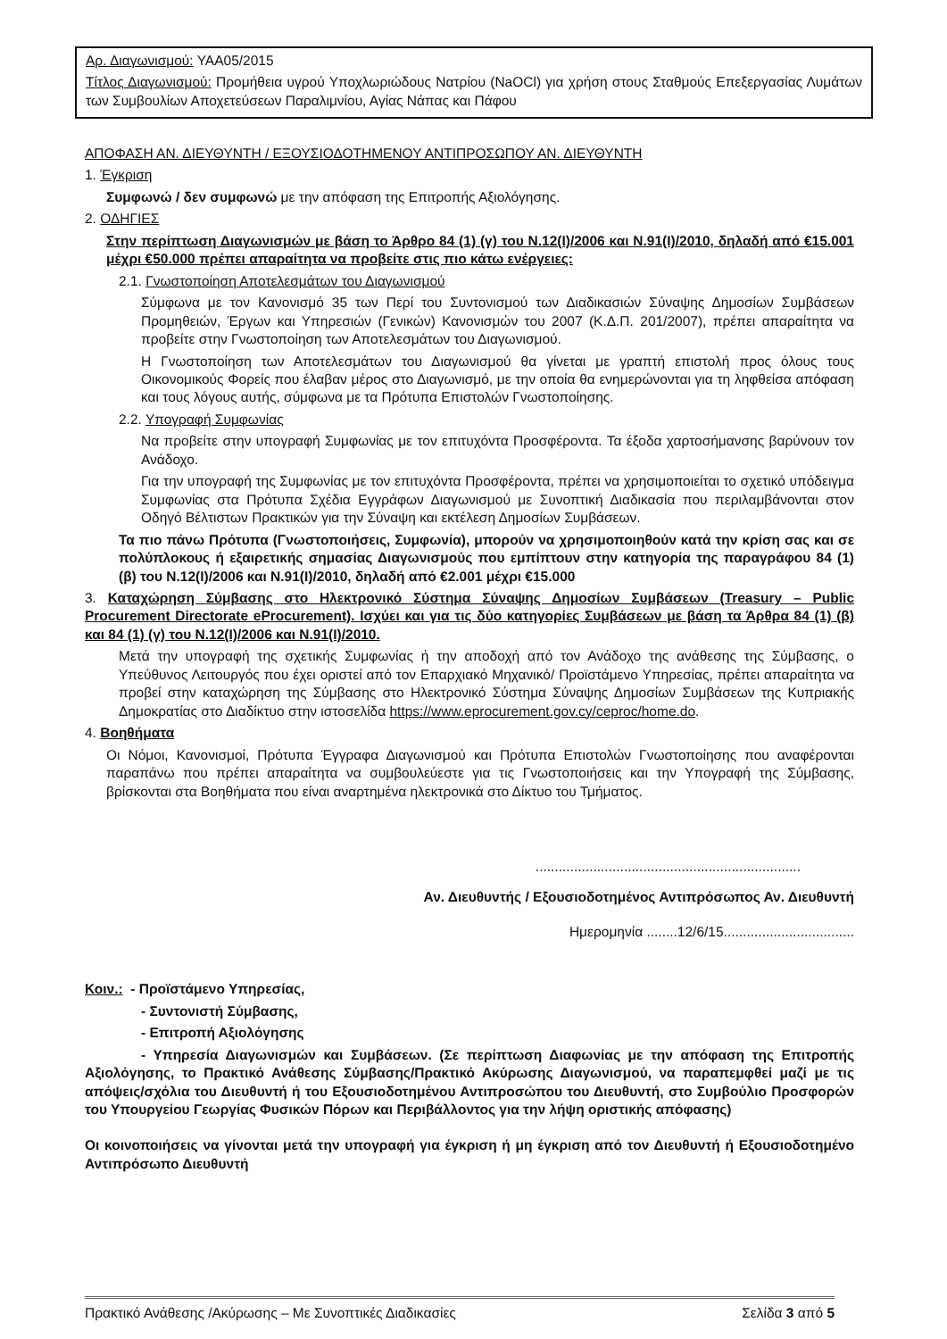Αρ. Διαγωνισμού: ΥΑΑ05/2015
Τίτλος Διαγωνισμού: Προμήθεια υγρού Υποχλωριώδους Νατρίου (NaOCl) για χρήση στους Σταθμούς Επεξεργασίας Λυμάτων των Συμβουλίων Αποχετεύσεων Παραλιμνίου, Αγίας Νάπας και Πάφου
ΑΠΟΦΑΣΗ ΑΝ. ΔΙΕΥΘΥΝΤΗ / ΕΞΟΥΣΙΟΔΟΤΗΜΕΝΟΥ ΑΝΤΙΠΡΟΣΩΠΟΥ ΑΝ. ΔΙΕΥΘΥΝΤΗ
1. Έγκριση
Συμφωνώ / δεν συμφωνώ με την απόφαση της Επιτροπής Αξιολόγησης.
2. ΟΔΗΓΙΕΣ
Στην περίπτωση Διαγωνισμών με βάση το Άρθρο 84 (1) (γ) του Ν.12(Ι)/2006 και Ν.91(Ι)/2010, δηλαδή από €15.001 μέχρι €50.000 πρέπει απαραίτητα να προβείτε στις πιο κάτω ενέργειες:
2.1. Γνωστοποίηση Αποτελεσμάτων του Διαγωνισμού
Σύμφωνα με τον Κανονισμό 35 των Περί του Συντονισμού των Διαδικασιών Σύναψης Δημοσίων Συμβάσεων Προμηθειών, Έργων και Υπηρεσιών (Γενικών) Κανονισμών του 2007 (Κ.Δ.Π. 201/2007), πρέπει απαραίτητα να προβείτε στην Γνωστοποίηση των Αποτελεσμάτων του Διαγωνισμού.
Η Γνωστοποίηση των Αποτελεσμάτων του Διαγωνισμού θα γίνεται με γραπτή επιστολή προς όλους τους Οικονομικούς Φορείς που έλαβαν μέρος στο Διαγωνισμό, με την οποία θα ενημερώνονται για τη ληφθείσα απόφαση και τους λόγους αυτής, σύμφωνα με τα Πρότυπα Επιστολών Γνωστοποίησης.
2.2. Υπογραφή Συμφωνίας
Να προβείτε στην υπογραφή Συμφωνίας με τον επιτυχόντα Προσφέροντα. Τα έξοδα χαρτοσήμανσης βαρύνουν τον Ανάδοχο.
Για την υπογραφή της Συμφωνίας με τον επιτυχόντα Προσφέροντα, πρέπει να χρησιμοποιείται το σχετικό υπόδειγμα Συμφωνίας στα Πρότυπα Σχέδια Εγγράφων Διαγωνισμού με Συνοπτική Διαδικασία που περιλαμβάνονται στον Οδηγό Βέλτιστων Πρακτικών για την Σύναψη και εκτέλεση Δημοσίων Συμβάσεων.
Τα πιο πάνω Πρότυπα (Γνωστοποιήσεις, Συμφωνία), μπορούν να χρησιμοποιηθούν κατά την κρίση σας και σε πολύπλοκους ή εξαιρετικής σημασίας Διαγωνισμούς που εμπίπτουν στην κατηγορία της παραγράφου 84 (1) (β) του Ν.12(Ι)/2006 και Ν.91(Ι)/2010, δηλαδή από €2.001 μέχρι €15.000
3. Καταχώρηση Σύμβασης στο Ηλεκτρονικό Σύστημα Σύναψης Δημοσίων Συμβάσεων (Treasury – Public Procurement Directorate eProcurement). Ισχύει και για τις δύο κατηγορίες Συμβάσεων με βάση τα Άρθρα 84 (1) (β) και 84 (1) (γ) του Ν.12(Ι)/2006 και Ν.91(Ι)/2010.
Μετά την υπογραφή της σχετικής Συμφωνίας ή την αποδοχή από τον Ανάδοχο της ανάθεσης της Σύμβασης, ο Υπεύθυνος Λειτουργός που έχει οριστεί από τον Επαρχιακό Μηχανικό/ Προϊστάμενο Υπηρεσίας, πρέπει απαραίτητα να προβεί στην καταχώρηση της Σύμβασης στο Ηλεκτρονικό Σύστημα Σύναψης Δημοσίων Συμβάσεων της Κυπριακής Δημοκρατίας στο Διαδίκτυο στην ιστοσελίδα https://www.eprocurement.gov.cy/ceproc/home.do.
4. Βοηθήματα
Οι Νόμοι, Κανονισμοί, Πρότυπα Έγγραφα Διαγωνισμού και Πρότυπα Επιστολών Γνωστοποίησης που αναφέρονται παραπάνω που πρέπει απαραίτητα να συμβουλεύεστε για τις Γνωστοποιήσεις και την Υπογραφή της Σύμβασης, βρίσκονται στα Βοηθήματα που είναι αναρτημένα ηλεκτρονικά στο Δίκτυο του Τμήματος.
.....................................................................
Αν. Διευθυντής / Εξουσιοδοτημένος Αντιπρόσωπος Αν. Διευθυντή
Ημερομηνία ........12/6/15..................................
Κοιν.: - Προϊστάμενο Υπηρεσίας,
- Συντονιστή Σύμβασης,
- Επιτροπή Αξιολόγησης
- Υπηρεσία Διαγωνισμών και Συμβάσεων. (Σε περίπτωση Διαφωνίας με την απόφαση της Επιτροπής Αξιολόγησης, το Πρακτικό Ανάθεσης Σύμβασης/Πρακτικό Ακύρωσης Διαγωνισμού, να παραπεμφθεί μαζί με τις απόψεις/σχόλια του Διευθυντή ή του Εξουσιοδοτημένου Αντιπροσώπου του Διευθυντή, στο Συμβούλιο Προσφορών του Υπουργείου Γεωργίας Φυσικών Πόρων και Περιβάλλοντος για την λήψη οριστικής απόφασης)
Οι κοινοποιήσεις να γίνονται μετά την υπογραφή για έγκριση ή μη έγκριση από τον Διευθυντή ή Εξουσιοδοτημένο Αντιπρόσωπο Διευθυντή
Πρακτικό Ανάθεσης /Ακύρωσης – Με Συνοπτικές Διαδικασίες Σελίδα 3 από 5